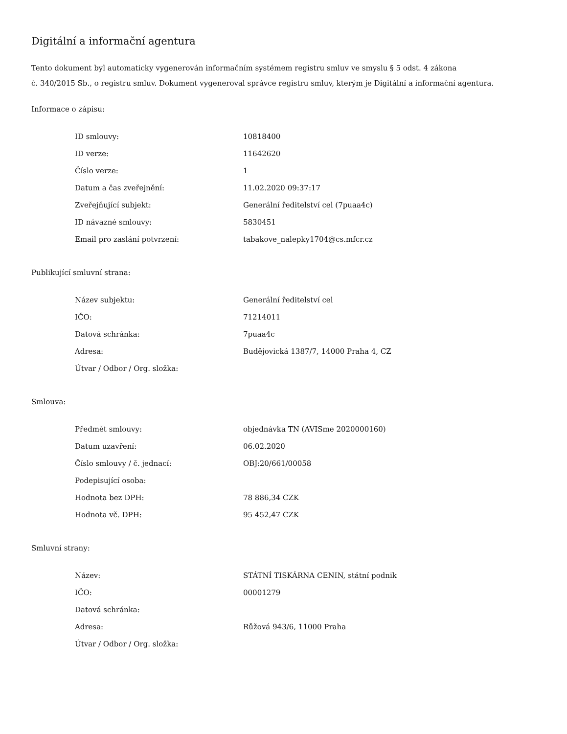Digitální a informační agentura
Tento dokument byl automaticky vygenerován informačním systémem registru smluv ve smyslu § 5 odst. 4 zákona
č. 340/2015 Sb., o registru smluv. Dokument vygeneroval správce registru smluv, kterým je Digitální a informační agentura.
Informace o zápisu:
| ID smlouvy: | 10818400 |
| ID verze: | 11642620 |
| Číslo verze: | 1 |
| Datum a čas zveřejnění: | 11.02.2020 09:37:17 |
| Zveřejňující subjekt: | Generální ředitelství cel (7puaa4c) |
| ID návazné smlouvy: | 5830451 |
| Email pro zaslání potvrzení: | tabakove_nalepky1704@cs.mfcr.cz |
Publikující smluvní strana:
| Název subjektu: | Generální ředitelství cel |
| IČO: | 71214011 |
| Datová schránka: | 7puaa4c |
| Adresa: | Budějovická 1387/7, 14000 Praha 4, CZ |
| Útvar / Odbor / Org. složka: | |
Smlouva:
| Předmět smlouvy: | objednávka TN (AVISme 2020000160) |
| Datum uzavření: | 06.02.2020 |
| Číslo smlouvy / č. jednací: | OBJ:20/661/00058 |
| Podepisující osoba: | |
| Hodnota bez DPH: | 78 886,34 CZK |
| Hodnota vč. DPH: | 95 452,47 CZK |
Smluvní strany:
| Název: | STÁTNÍ TISKÁRNA CENIN, státní podnik |
| IČO: | 00001279 |
| Datová schránka: | |
| Adresa: | Růžová 943/6, 11000 Praha |
| Útvar / Odbor / Org. složka: | |